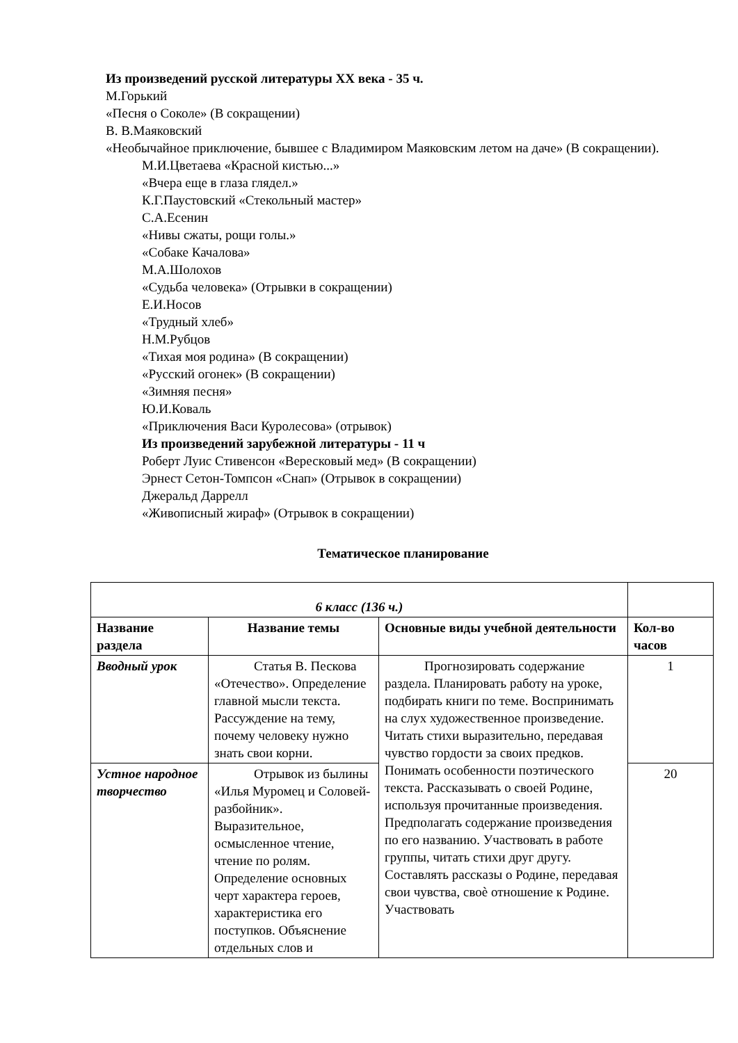Из произведений русской литературы XX века - 35 ч.
М.Горький
«Песня о Соколе» (В сокращении)
В. В.Маяковский
«Необычайное приключение, бывшее с Владимиром Маяковским летом на даче» (В сокращении).
М.И.Цветаева «Красной кистью...»
«Вчера еще в глаза глядел.»
К.Г.Паустовский «Стекольный мастер»
С.А.Есенин
«Нивы сжаты, рощи голы.»
«Собаке Качалова»
М.А.Шолохов
«Судьба человека» (Отрывки в сокращении)
Е.И.Носов
«Трудный хлеб»
Н.М.Рубцов
«Тихая моя родина» (В сокращении)
«Русский огонек» (В сокращении)
«Зимняя песня»
Ю.И.Коваль
«Приключения Васи Куролесова» (отрывок)
Из произведений зарубежной литературы - 11 ч
Роберт Луис Стивенсон «Вересковый мед» (В сокращении)
Эрнест Сетон-Томпсон «Снап» (Отрывок в сокращении)
Джеральд Даррелл
«Живописный жираф» (Отрывок в сокращении)
Тематическое планирование
| 6 класс (136 ч.) | | | |
| Название раздела | Название темы | Основные виды учебной деятельности | Кол-во часов |
| Вводный урок | Статья В. Пескова «Отечество». Определение главной мысли текста. Рассуждение на тему, почему человеку нужно знать свои корни. | Прогнозировать содержание раздела. Планировать работу на уроке, подбирать книги по теме. Воспринимать на слух художественное произведение. Читать стихи выразительно, передавая чувство гордости за своих предков. Понимать особенности поэтического текста. Рассказывать о своей Родине, используя прочитанные произведения. Предполагать содержание произведения по его названию. Участвовать в работе группы, читать стихи друг другу. Составлять рассказы о Родине, передавая свои чувства, своѐ отношение к Родине. Участвовать | 1 |
| Устное народное творчество | Отрывок из былины «Илья Муромец и Соловей-разбойник». Выразительное, осмысленное чтение, чтение по ролям. Определение основных черт характера героев, характеристика его поступков. Объяснение отдельных слов и | | 20 |